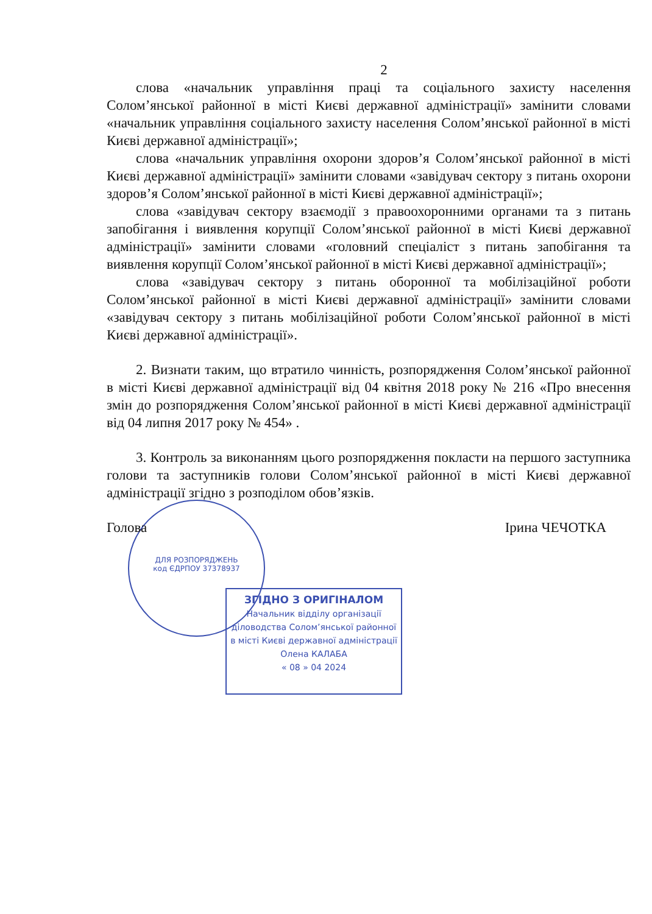ДЛЯ РОЗПОРЯДЖЕНЬ
код ЄДРПОУ 37378937
2
слова «начальник управління праці та соціального захисту населення Солом’янської районної в місті Києві державної адміністрації» замінити словами «начальник управління соціального захисту населення Солом’янської районної в місті Києві державної адміністрації»;
слова «начальник управління охорони здоров’я Солом’янської районної в місті Києві державної адміністрації» замінити словами «завідувач сектору з питань охорони здоров’я Солом’янської районної в місті Києві державної адміністрації»;
слова «завідувач сектору взаємодії з правоохоронними органами та з питань запобігання і виявлення корупції Солом’янської районної в місті Києві державної адміністрації» замінити словами «головний спеціаліст з питань запобігання та виявлення корупції Солом’янської районної в місті Києві державної адміністрації»;
слова «завідувач сектору з питань оборонної та мобілізаційної роботи Солом’янської районної в місті Києві державної адміністрації» замінити словами «завідувач сектору з питань мобілізаційної роботи Солом’янської районної в місті Києві державної адміністрації».
2. Визнати таким, що втратило чинність, розпорядження Солом’янської районної в місті Києві державної адміністрації від 04 квітня 2018 року № 216 «Про внесення змін до розпорядження Солом’янської районної в місті Києві державної адміністрації від 04 липня 2017 року № 454» .
3. Контроль за виконанням цього розпорядження покласти на першого заступника голови та заступників голови Солом’янської районної в місті Києві державної адміністрації згідно з розподілом обов’язків.
Голова Ірина ЧЕЧОТКА
ЗГІДНО З ОРИГІНАЛОМ
Начальник відділу організації
діловодства Солом’янської районної
в місті Києві державної адміністрації
Олена КАЛАБА
« 08 » 04 2024